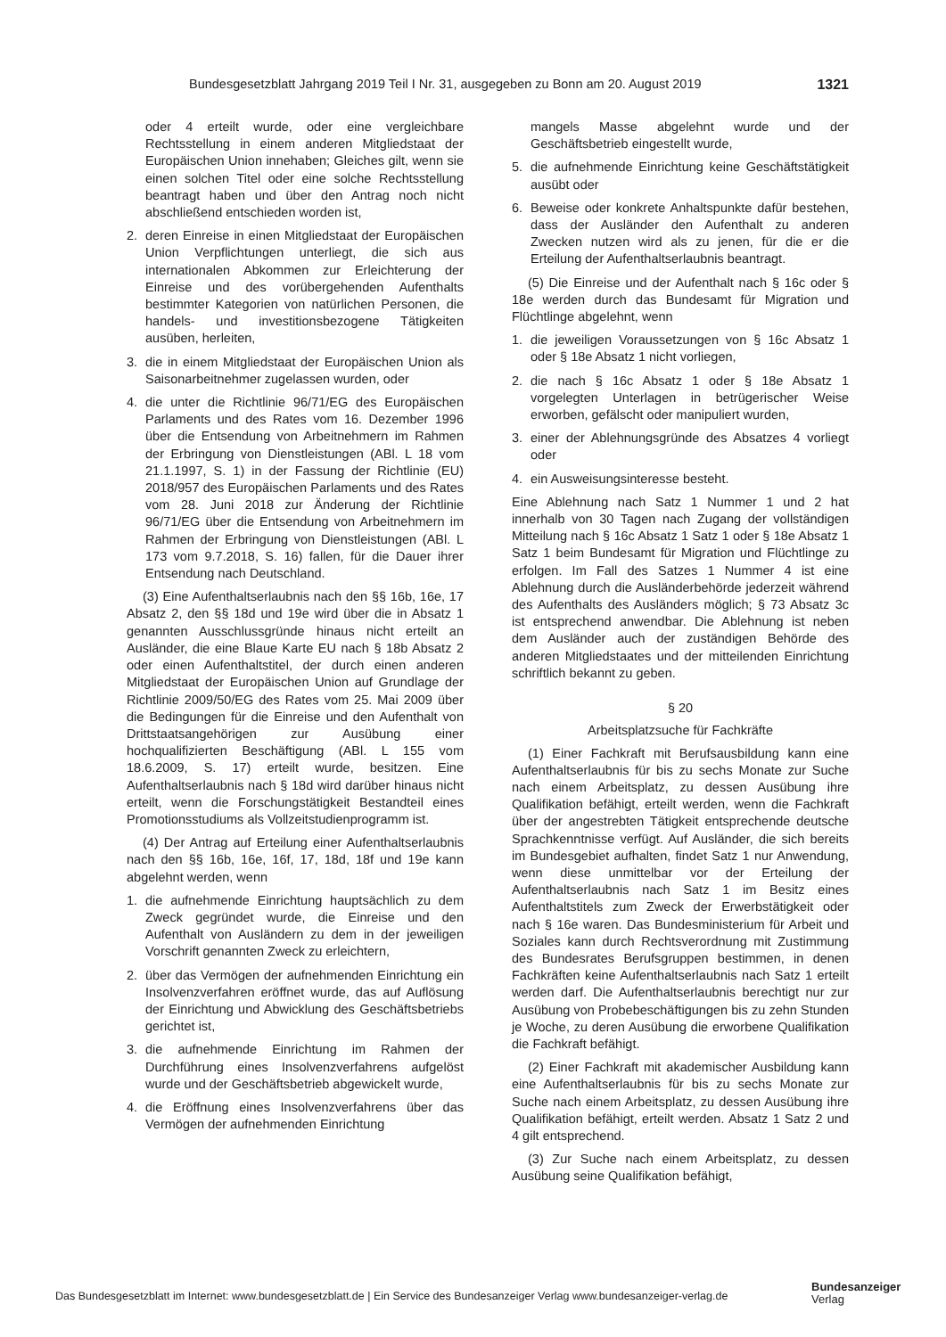Bundesgesetzblatt Jahrgang 2019 Teil I Nr. 31, ausgegeben zu Bonn am 20. August 2019 1321
oder 4 erteilt wurde, oder eine vergleichbare Rechtsstellung in einem anderen Mitgliedstaat der Europäischen Union innehaben; Gleiches gilt, wenn sie einen solchen Titel oder eine solche Rechtsstellung beantragt haben und über den Antrag noch nicht abschließend entschieden worden ist,
2. deren Einreise in einen Mitgliedstaat der Europäischen Union Verpflichtungen unterliegt, die sich aus internationalen Abkommen zur Erleichterung der Einreise und des vorübergehenden Aufenthalts bestimmter Kategorien von natürlichen Personen, die handels- und investitionsbezogene Tätigkeiten ausüben, herleiten,
3. die in einem Mitgliedstaat der Europäischen Union als Saisonarbeitnehmer zugelassen wurden, oder
4. die unter die Richtlinie 96/71/EG des Europäischen Parlaments und des Rates vom 16. Dezember 1996 über die Entsendung von Arbeitnehmern im Rahmen der Erbringung von Dienstleistungen (ABl. L 18 vom 21.1.1997, S. 1) in der Fassung der Richtlinie (EU) 2018/957 des Europäischen Parlaments und des Rates vom 28. Juni 2018 zur Änderung der Richtlinie 96/71/EG über die Entsendung von Arbeitnehmern im Rahmen der Erbringung von Dienstleistungen (ABl. L 173 vom 9.7.2018, S. 16) fallen, für die Dauer ihrer Entsendung nach Deutschland.
(3) Eine Aufenthaltserlaubnis nach den §§ 16b, 16e, 17 Absatz 2, den §§ 18d und 19e wird über die in Absatz 1 genannten Ausschlussgründe hinaus nicht erteilt an Ausländer, die eine Blaue Karte EU nach § 18b Absatz 2 oder einen Aufenthaltstitel, der durch einen anderen Mitgliedstaat der Europäischen Union auf Grundlage der Richtlinie 2009/50/EG des Rates vom 25. Mai 2009 über die Bedingungen für die Einreise und den Aufenthalt von Drittstaatsangehörigen zur Ausübung einer hochqualifizierten Beschäftigung (ABl. L 155 vom 18.6.2009, S. 17) erteilt wurde, besitzen. Eine Aufenthaltserlaubnis nach § 18d wird darüber hinaus nicht erteilt, wenn die Forschungstätigkeit Bestandteil eines Promotionsstudiums als Vollzeitstudienprogramm ist.
(4) Der Antrag auf Erteilung einer Aufenthaltserlaubnis nach den §§ 16b, 16e, 16f, 17, 18d, 18f und 19e kann abgelehnt werden, wenn
1. die aufnehmende Einrichtung hauptsächlich zu dem Zweck gegründet wurde, die Einreise und den Aufenthalt von Ausländern zu dem in der jeweiligen Vorschrift genannten Zweck zu erleichtern,
2. über das Vermögen der aufnehmenden Einrichtung ein Insolvenzverfahren eröffnet wurde, das auf Auflösung der Einrichtung und Abwicklung des Geschäftsbetriebs gerichtet ist,
3. die aufnehmende Einrichtung im Rahmen der Durchführung eines Insolvenzverfahrens aufgelöst wurde und der Geschäftsbetrieb abgewickelt wurde,
4. die Eröffnung eines Insolvenzverfahrens über das Vermögen der aufnehmenden Einrichtung
mangels Masse abgelehnt wurde und der Geschäftsbetrieb eingestellt wurde,
5. die aufnehmende Einrichtung keine Geschäftstätigkeit ausübt oder
6. Beweise oder konkrete Anhaltspunkte dafür bestehen, dass der Ausländer den Aufenthalt zu anderen Zwecken nutzen wird als zu jenen, für die er die Erteilung der Aufenthaltserlaubnis beantragt.
(5) Die Einreise und der Aufenthalt nach § 16c oder § 18e werden durch das Bundesamt für Migration und Flüchtlinge abgelehnt, wenn
1. die jeweiligen Voraussetzungen von § 16c Absatz 1 oder § 18e Absatz 1 nicht vorliegen,
2. die nach § 16c Absatz 1 oder § 18e Absatz 1 vorgelegten Unterlagen in betrügerischer Weise erworben, gefälscht oder manipuliert wurden,
3. einer der Ablehnungsgründe des Absatzes 4 vorliegt oder
4. ein Ausweisungsinteresse besteht.
Eine Ablehnung nach Satz 1 Nummer 1 und 2 hat innerhalb von 30 Tagen nach Zugang der vollständigen Mitteilung nach § 16c Absatz 1 Satz 1 oder § 18e Absatz 1 Satz 1 beim Bundesamt für Migration und Flüchtlinge zu erfolgen. Im Fall des Satzes 1 Nummer 4 ist eine Ablehnung durch die Ausländerbehörde jederzeit während des Aufenthalts des Ausländers möglich; § 73 Absatz 3c ist entsprechend anwendbar. Die Ablehnung ist neben dem Ausländer auch der zuständigen Behörde des anderen Mitgliedstaates und der mitteilenden Einrichtung schriftlich bekannt zu geben.
§ 20
Arbeitsplatzsuche für Fachkräfte
(1) Einer Fachkraft mit Berufsausbildung kann eine Aufenthaltserlaubnis für bis zu sechs Monate zur Suche nach einem Arbeitsplatz, zu dessen Ausübung ihre Qualifikation befähigt, erteilt werden, wenn die Fachkraft über der angestrebten Tätigkeit entsprechende deutsche Sprachkenntnisse verfügt. Auf Ausländer, die sich bereits im Bundesgebiet aufhalten, findet Satz 1 nur Anwendung, wenn diese unmittelbar vor der Erteilung der Aufenthaltserlaubnis nach Satz 1 im Besitz eines Aufenthaltstitels zum Zweck der Erwerbstätigkeit oder nach § 16e waren. Das Bundesministerium für Arbeit und Soziales kann durch Rechtsverordnung mit Zustimmung des Bundesrates Berufsgruppen bestimmen, in denen Fachkräften keine Aufenthaltserlaubnis nach Satz 1 erteilt werden darf. Die Aufenthaltserlaubnis berechtigt nur zur Ausübung von Probebeschäftigungen bis zu zehn Stunden je Woche, zu deren Ausübung die erworbene Qualifikation die Fachkraft befähigt.
(2) Einer Fachkraft mit akademischer Ausbildung kann eine Aufenthaltserlaubnis für bis zu sechs Monate zur Suche nach einem Arbeitsplatz, zu dessen Ausübung ihre Qualifikation befähigt, erteilt werden. Absatz 1 Satz 2 und 4 gilt entsprechend.
(3) Zur Suche nach einem Arbeitsplatz, zu dessen Ausübung seine Qualifikation befähigt,
Das Bundesgesetzblatt im Internet: www.bundesgesetzblatt.de | Ein Service des Bundesanzeiger Verlag www.bundesanzeiger-verlag.de
Bundesanzeiger
Verlag